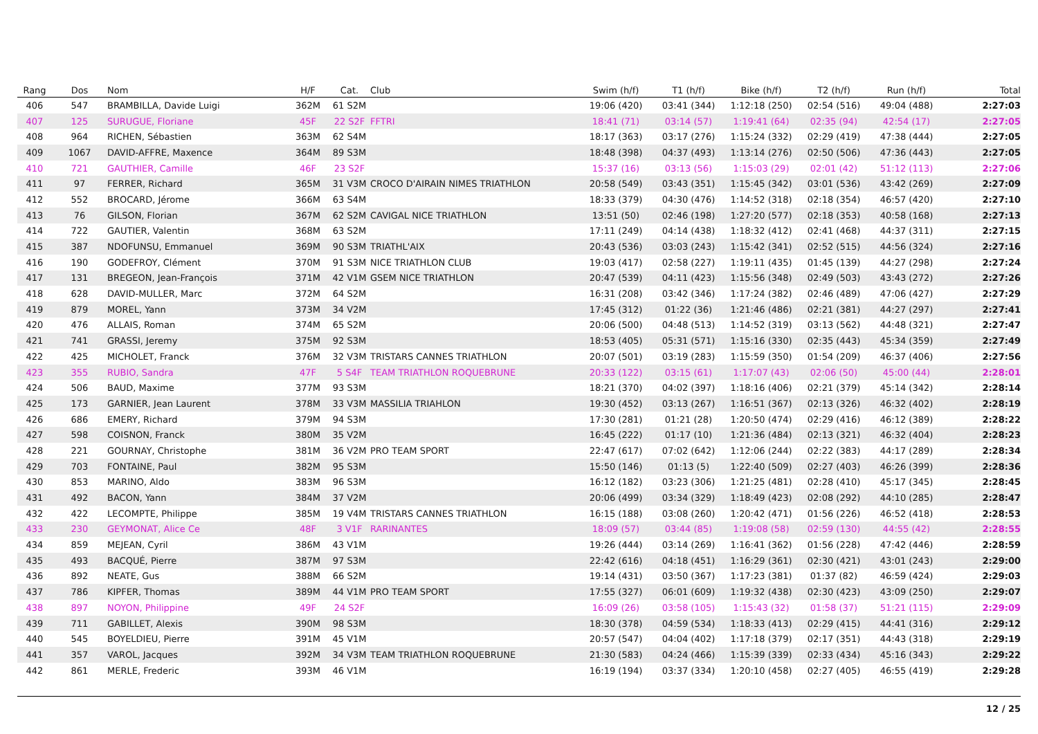| Rang | Dos | Nom | H/F | Cat. | Club | Swim (h/f) | T1 (h/f) | Bike (h/f) | T2 (h/f) | Run (h/f) | Total |
| --- | --- | --- | --- | --- | --- | --- | --- | --- | --- | --- | --- |
| 406 | 547 | BRAMBILLA, Davide Luigi | 362M | 61 S2M | | 19:06 (420) | 03:41 (344) | 1:12:18 (250) | 02:54 (516) | 49:04 (488) | 2:27:03 |
| 407 | 125 | SURUGUE, Floriane | 45F | 22 S2F | FFTRI | 18:41 (71) | 03:14 (57) | 1:19:41 (64) | 02:35 (94) | 42:54 (17) | 2:27:05 |
| 408 | 964 | RICHEN, Sébastien | 363M | 62 S4M | | 18:17 (363) | 03:17 (276) | 1:15:24 (332) | 02:29 (419) | 47:38 (444) | 2:27:05 |
| 409 | 1067 | DAVID-AFFRE, Maxence | 364M | 89 S3M | | 18:48 (398) | 04:37 (493) | 1:13:14 (276) | 02:50 (506) | 47:36 (443) | 2:27:05 |
| 410 | 721 | GAUTHIER, Camille | 46F | 23 S2F | | 15:37 (16) | 03:13 (56) | 1:15:03 (29) | 02:01 (42) | 51:12 (113) | 2:27:06 |
| 411 | 97 | FERRER, Richard | 365M | 31 V3M | CROCO D'AIRAIN NIMES TRIATHLON | 20:58 (549) | 03:43 (351) | 1:15:45 (342) | 03:01 (536) | 43:42 (269) | 2:27:09 |
| 412 | 552 | BROCARD, Jérome | 366M | 63 S4M | | 18:33 (379) | 04:30 (476) | 1:14:52 (318) | 02:18 (354) | 46:57 (420) | 2:27:10 |
| 413 | 76 | GILSON, Florian | 367M | 62 S2M | CAVIGAL NICE TRIATHLON | 13:51 (50) | 02:46 (198) | 1:27:20 (577) | 02:18 (353) | 40:58 (168) | 2:27:13 |
| 414 | 722 | GAUTIER, Valentin | 368M | 63 S2M | | 17:11 (249) | 04:14 (438) | 1:18:32 (412) | 02:41 (468) | 44:37 (311) | 2:27:15 |
| 415 | 387 | NDOFUNSU, Emmanuel | 369M | 90 S3M | TRIATHL'AIX | 20:43 (536) | 03:03 (243) | 1:15:42 (341) | 02:52 (515) | 44:56 (324) | 2:27:16 |
| 416 | 190 | GODEFROY, Clément | 370M | 91 S3M | NICE TRIATHLON CLUB | 19:03 (417) | 02:58 (227) | 1:19:11 (435) | 01:45 (139) | 44:27 (298) | 2:27:24 |
| 417 | 131 | BREGEON, Jean-François | 371M | 42 V1M | GSEM NICE TRIATHLON | 20:47 (539) | 04:11 (423) | 1:15:56 (348) | 02:49 (503) | 43:43 (272) | 2:27:26 |
| 418 | 628 | DAVID-MULLER, Marc | 372M | 64 S2M | | 16:31 (208) | 03:42 (346) | 1:17:24 (382) | 02:46 (489) | 47:06 (427) | 2:27:29 |
| 419 | 879 | MOREL, Yann | 373M | 34 V2M | | 17:45 (312) | 01:22 (36) | 1:21:46 (486) | 02:21 (381) | 44:27 (297) | 2:27:41 |
| 420 | 476 | ALLAIS, Roman | 374M | 65 S2M | | 20:06 (500) | 04:48 (513) | 1:14:52 (319) | 03:13 (562) | 44:48 (321) | 2:27:47 |
| 421 | 741 | GRASSI, Jeremy | 375M | 92 S3M | | 18:53 (405) | 05:31 (571) | 1:15:16 (330) | 02:35 (443) | 45:34 (359) | 2:27:49 |
| 422 | 425 | MICHOLET, Franck | 376M | 32 V3M | TRISTARS CANNES TRIATHLON | 20:07 (501) | 03:19 (283) | 1:15:59 (350) | 01:54 (209) | 46:37 (406) | 2:27:56 |
| 423 | 355 | RUBIO, Sandra | 47F | 5 S4F | TEAM TRIATHLON ROQUEBRUNE | 20:33 (122) | 03:15 (61) | 1:17:07 (43) | 02:06 (50) | 45:00 (44) | 2:28:01 |
| 424 | 506 | BAUD, Maxime | 377M | 93 S3M | | 18:21 (370) | 04:02 (397) | 1:18:16 (406) | 02:21 (379) | 45:14 (342) | 2:28:14 |
| 425 | 173 | GARNIER, Jean Laurent | 378M | 33 V3M | MASSILIA TRIAHLON | 19:30 (452) | 03:13 (267) | 1:16:51 (367) | 02:13 (326) | 46:32 (402) | 2:28:19 |
| 426 | 686 | EMERY, Richard | 379M | 94 S3M | | 17:30 (281) | 01:21 (28) | 1:20:50 (474) | 02:29 (416) | 46:12 (389) | 2:28:22 |
| 427 | 598 | COISNON, Franck | 380M | 35 V2M | | 16:45 (222) | 01:17 (10) | 1:21:36 (484) | 02:13 (321) | 46:32 (404) | 2:28:23 |
| 428 | 221 | GOURNAY, Christophe | 381M | 36 V2M | PRO TEAM SPORT | 22:47 (617) | 07:02 (642) | 1:12:06 (244) | 02:22 (383) | 44:17 (289) | 2:28:34 |
| 429 | 703 | FONTAINE, Paul | 382M | 95 S3M | | 15:50 (146) | 01:13 (5) | 1:22:40 (509) | 02:27 (403) | 46:26 (399) | 2:28:36 |
| 430 | 853 | MARINO, Aldo | 383M | 96 S3M | | 16:12 (182) | 03:23 (306) | 1:21:25 (481) | 02:28 (410) | 45:17 (345) | 2:28:45 |
| 431 | 492 | BACON, Yann | 384M | 37 V2M | | 20:06 (499) | 03:34 (329) | 1:18:49 (423) | 02:08 (292) | 44:10 (285) | 2:28:47 |
| 432 | 422 | LECOMPTE, Philippe | 385M | 19 V4M | TRISTARS CANNES TRIATHLON | 16:15 (188) | 03:08 (260) | 1:20:42 (471) | 01:56 (226) | 46:52 (418) | 2:28:53 |
| 433 | 230 | GEYMONAT, Alice Ce | 48F | 3 V1F | RARINANTES | 18:09 (57) | 03:44 (85) | 1:19:08 (58) | 02:59 (130) | 44:55 (42) | 2:28:55 |
| 434 | 859 | MEJEAN, Cyril | 386M | 43 V1M | | 19:26 (444) | 03:14 (269) | 1:16:41 (362) | 01:56 (228) | 47:42 (446) | 2:28:59 |
| 435 | 493 | BACQUÉ, Pierre | 387M | 97 S3M | | 22:42 (616) | 04:18 (451) | 1:16:29 (361) | 02:30 (421) | 43:01 (243) | 2:29:00 |
| 436 | 892 | NEATE, Gus | 388M | 66 S2M | | 19:14 (431) | 03:50 (367) | 1:17:23 (381) | 01:37 (82) | 46:59 (424) | 2:29:03 |
| 437 | 786 | KIPFER, Thomas | 389M | 44 V1M | PRO TEAM SPORT | 17:55 (327) | 06:01 (609) | 1:19:32 (438) | 02:30 (423) | 43:09 (250) | 2:29:07 |
| 438 | 897 | NOYON, Philippine | 49F | 24 S2F | | 16:09 (26) | 03:58 (105) | 1:15:43 (32) | 01:58 (37) | 51:21 (115) | 2:29:09 |
| 439 | 711 | GABILLET, Alexis | 390M | 98 S3M | | 18:30 (378) | 04:59 (534) | 1:18:33 (413) | 02:29 (415) | 44:41 (316) | 2:29:12 |
| 440 | 545 | BOYELDIEU, Pierre | 391M | 45 V1M | | 20:57 (547) | 04:04 (402) | 1:17:18 (379) | 02:17 (351) | 44:43 (318) | 2:29:19 |
| 441 | 357 | VAROL, Jacques | 392M | 34 V3M | TEAM TRIATHLON ROQUEBRUNE | 21:30 (583) | 04:24 (466) | 1:15:39 (339) | 02:33 (434) | 45:16 (343) | 2:29:22 |
| 442 | 861 | MERLE, Frederic | 393M | 46 V1M | | 16:19 (194) | 03:37 (334) | 1:20:10 (458) | 02:27 (405) | 46:55 (419) | 2:29:28 |
12 / 25